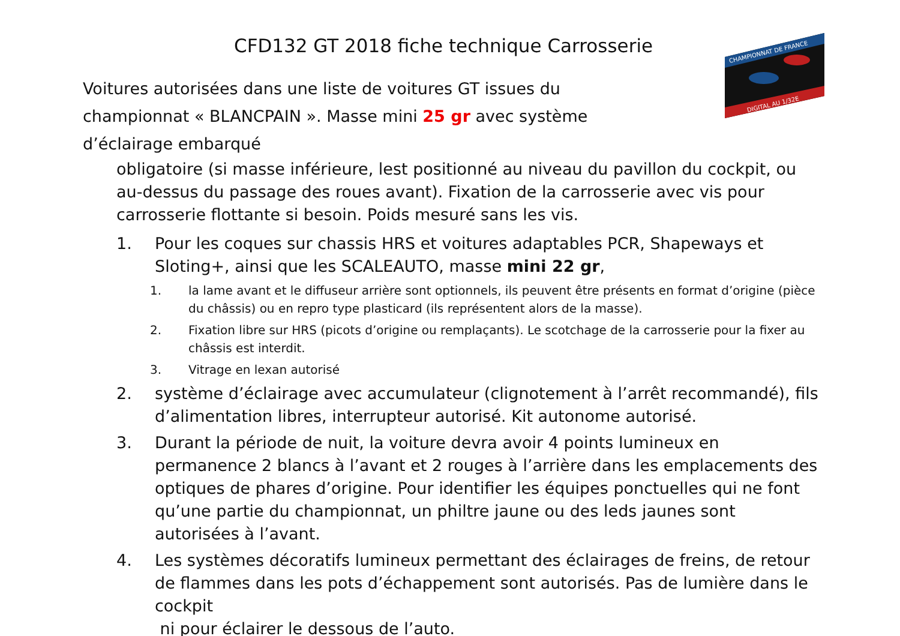CFD132 GT 2018 fiche technique Carrosserie
CHAMPIONNAT DE FRANCE
DIGITAL AU 1/32E
Voitures autorisées dans une liste de voitures GT issues du championnat « BLANCPAIN ». Masse mini 25 gr avec système d’éclairage embarqué
obligatoire (si masse inférieure, lest positionné au niveau du pavillon du cockpit, ou au-dessus du passage des roues avant). Fixation de la carrosserie avec vis pour carrosserie flottante si besoin. Poids mesuré sans les vis.
1. Pour les coques sur chassis HRS et voitures adaptables PCR, Shapeways et Sloting+, ainsi que les SCALEAUTO, masse mini 22 gr,
1. la lame avant et le diffuseur arrière sont optionnels, ils peuvent être présents en format d’origine (pièce du châssis) ou en repro type plasticard (ils représentent alors de la masse).
2. Fixation libre sur HRS (picots d’origine ou remplaçants). Le scotchage de la carrosserie pour la fixer au châssis est interdit.
3. Vitrage en lexan autorisé
2. système d’éclairage avec accumulateur (clignotement à l’arrêt recommandé), fils d’alimentation libres, interrupteur autorisé. Kit autonome autorisé.
3. Durant la période de nuit, la voiture devra avoir 4 points lumineux en permanence 2 blancs à l’avant et 2 rouges à l’arrière dans les emplacements des optiques de phares d’origine. Pour identifier les équipes ponctuelles qui ne font qu’une partie du championnat, un philtre jaune ou des leds jaunes sont autorisées à l’avant.
4. Les systèmes décoratifs lumineux permettant des éclairages de freins, de retour de flammes dans les pots d’échappement sont autorisés. Pas de lumière dans le cockpit
ni pour éclairer le dessous de l’auto.